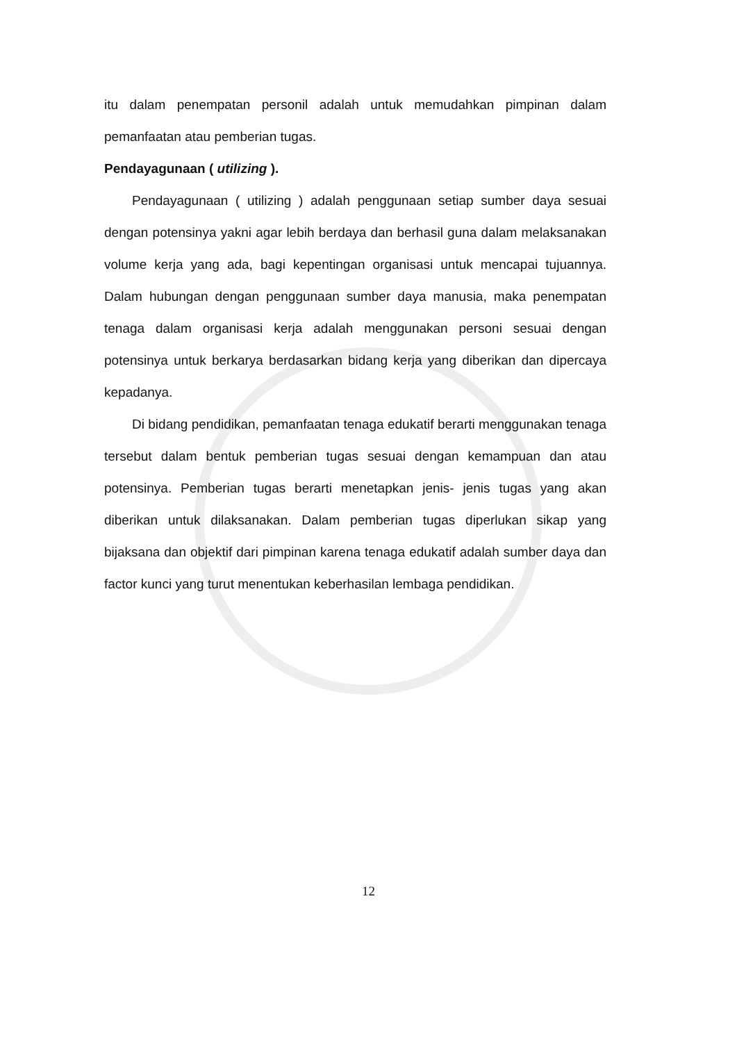itu dalam penempatan personil adalah untuk memudahkan pimpinan dalam pemanfaatan atau pemberian tugas.
Pendayagunaan ( utilizing ).
Pendayagunaan ( utilizing ) adalah penggunaan setiap sumber daya sesuai dengan potensinya yakni agar lebih berdaya dan berhasil guna dalam melaksanakan volume kerja yang ada, bagi kepentingan organisasi untuk mencapai tujuannya. Dalam hubungan dengan penggunaan sumber daya manusia, maka penempatan tenaga dalam organisasi kerja adalah menggunakan personi sesuai dengan potensinya untuk berkarya berdasarkan bidang kerja yang diberikan dan dipercaya kepadanya.
Di bidang pendidikan, pemanfaatan tenaga edukatif berarti menggunakan tenaga tersebut dalam bentuk pemberian tugas sesuai dengan kemampuan dan atau potensinya. Pemberian tugas berarti menetapkan jenis- jenis tugas yang akan diberikan untuk dilaksanakan. Dalam pemberian tugas diperlukan sikap yang bijaksana dan objektif dari pimpinan karena tenaga edukatif adalah sumber daya dan factor kunci yang turut menentukan keberhasilan lembaga pendidikan.
12